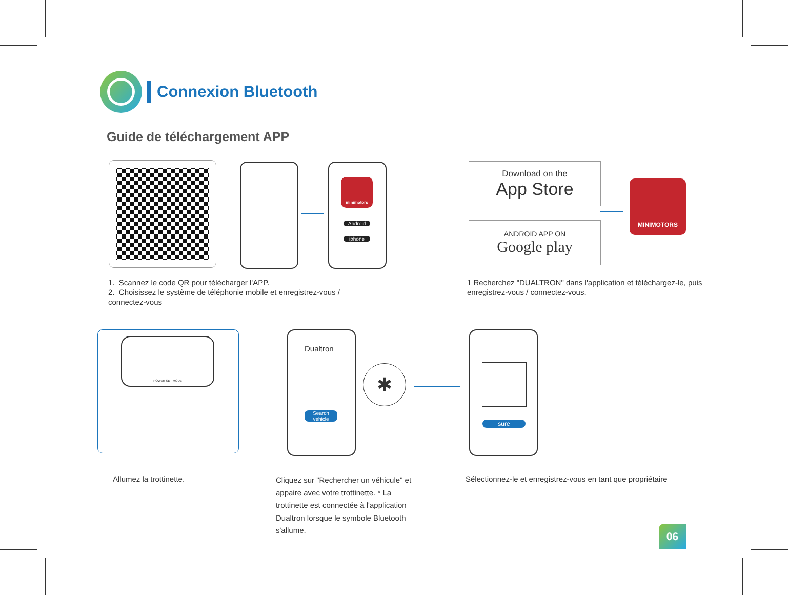Connexion Bluetooth
Guide de téléchargement APP
minimotors
Android
iphone
Download on the
App Store
ANDROID APP ON
Google play
MINIMOTORS
1. Scannez le code QR pour télécharger l'APP.
2. Choisissez le système de téléphonie mobile et enregistrez-vous / connectez-vous
1 Recherchez "DUALTRON" dans l'application et téléchargez-le, puis enregistrez-vous / connectez-vous.
POWER SET MODE
Dualtron
Search vehicle
✱
sure
Allumez la trottinette.
Cliquez sur "Rechercher un véhicule" et appaire avec votre trottinette. * La trottinette est connectée à l'application Dualtron lorsque le symbole Bluetooth s'allume.
Sélectionnez-le et enregistrez-vous en tant que propriétaire
06